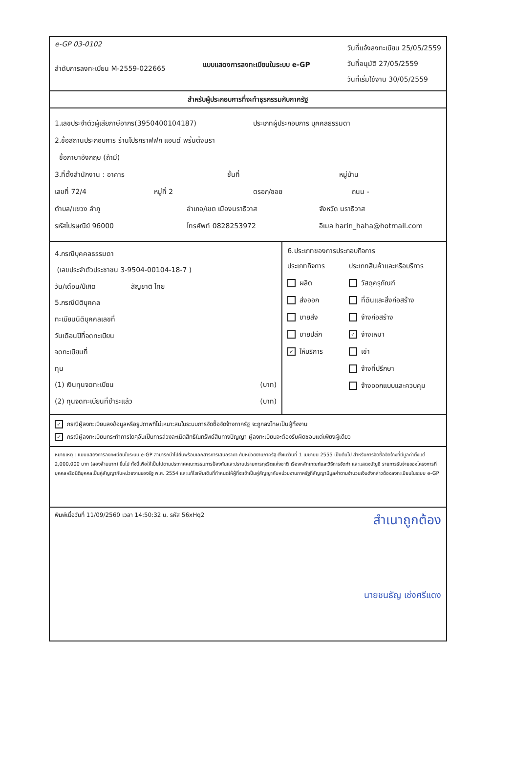e-GP 03-0102
ลำดับการลงทะเบียน M-2559-022665
แบบแสดงการลงทะเบียนในระบบ e-GP
วันที่แจ้งลงทะเบียน 25/05/2559
วันที่อนุมัติ 27/05/2559
วันที่เริ่มใช้งาน 30/05/2559
สำหรับผู้ประกอบการที่จะทำธุรกรรมกับภาครัฐ
1.เลขประจำตัวผู้เสียภาษีอากร(3950400104187) ประเภทผู้ประกอบการ บุคคลธรรมดา
2.ชื่อสถานประกอบการ ร้านโปรกราฟฟิก แอนด์ พริ้นติ้งนรา
ชื่อภาษาอังกฤษ (ถ้ามี)
3.ที่ตั้งสำนักงาน : อาคาร ชั้นที่ หมู่บ้าน
เลขที่ 72/4 หมู่ที่ 2 ตรอก/ซอย ถนน -
ตำบล/แขวง ลำภู อำเภอ/เขต เมืองนราธิวาส จังหวัด นราธิวาส
รหัสไปรษณีย์ 96000 โทรศัพท์ 0828253972 อีเมล harin_haha@hotmail.com
4.กรณีบุคคลธรรมดา
(เลขประจำตัวประชาชน 3-9504-00104-18-7 )
วัน/เดือน/ปีเกิด สัญชาติ ไทย
5.กรณีนิติบุคคล
ทะเบียนนิติบุคคลเลขที่
วันเดือนปีที่จดทะเบียน
จดทะเบียนที่
ทุน
(1) เงินทุนจดทะเบียน (บาท)
(2) ทุนจดทะเบียนที่ชำระแล้ว (บาท)
6.ประเภทของการประกอบกิจการ
ประเภทกิจการ
ประเภทสินค้าและหรือบริการ
ผลิต
วัสดุครุภัณฑ์
ส่งออก
ที่ดินและสิ่งก่อสร้าง
ขายส่ง
จ้างก่อสร้าง
ขายปลีก
✓ จ้างเหมา
✓ ให้บริการ
เช่า
จ้างที่ปรึกษา
จ้างออกแบบและควบคุม
✓ กรณีผู้ลงทะเบียนลงข้อมูลหรือรูปภาพที่ไม่เหมาะสมในระบบการจัดซื้อจัดจ้างภาครัฐ จะถูกลงโทษเป็นผู้ทิ้งงาน
✓ กรณีผู้ลงทะเบียนกระทำการใดๆอันเป็นการล่วงละเมิดสิทธิในทรัพย์สินทางปัญญา ผู้ลงทะเบียนจะต้องรับผิดชอบแต่เพียงผู้เดียว
หมายเหตุ : แบบแสดงการลงทะเบียนในระบบ e-GP สามารถนำไปยื่นพร้อมเอกสารการเสนอราคา กับหน่วยงานภาครัฐ ตั้งแต่วันที่ 1 เมษายน 2555 เป็นต้นไป สำหรับการจัดซื้อจัดจ้างที่มีมูลค่าตั้งแต่ 2,000,000 บาท (สองล้านบาท) ขึ้นไป ทั้งนี้เพื่อให้เป็นไปตามประกาศคณะกรรมการป้องกันและปราบปรามการทุจริตแห่งชาติ เรื่องหลักเกณฑ์และวิธีการจัดทำ และแสดงบัญชี รายการรับจ่ายของโครงการที่บุคคลหรือนิติบุคคลเป็นคู่สัญญากับหน่วยงานของรัฐ พ.ศ. 2554 และแก้ไขเพิ่มเติมที่กำหนดให้ผู้ที่จะเข้าเป็นคู่สัญญากับหน่วยงานภาครัฐที่สัญญามีมูลค่าตามจำนวนเงินดังกล่าวต้องลงทะเบียนในระบบ e-GP
พิมพ์เมื่อวันที่ 11/09/2560 เวลา 14:50:32 น. รหัส 56xHq2 สำเนาถูกต้อง
นายชนธัญ เซ่งศรีแดง